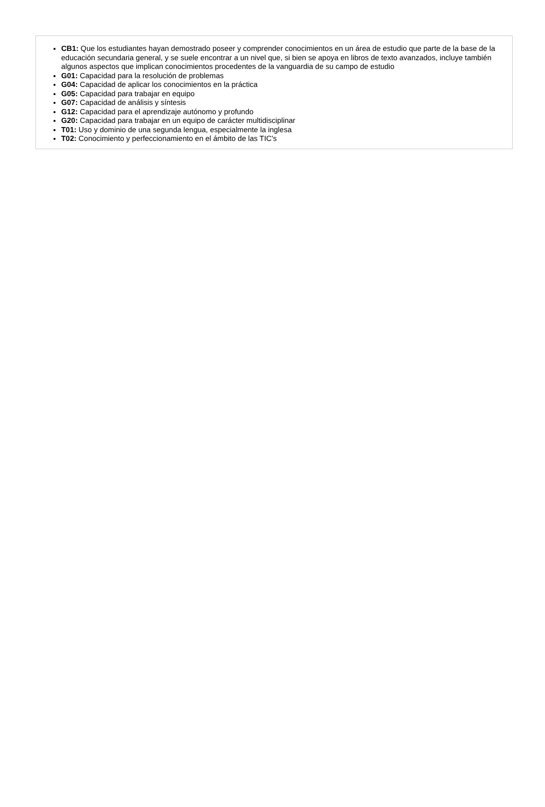CB1: Que los estudiantes hayan demostrado poseer y comprender conocimientos en un área de estudio que parte de la base de la educación secundaria general, y se suele encontrar a un nivel que, si bien se apoya en libros de texto avanzados, incluye también algunos aspectos que implican conocimientos procedentes de la vanguardia de su campo de estudio
G01: Capacidad para la resolución de problemas
G04: Capacidad de aplicar los conocimientos en la práctica
G05: Capacidad para trabajar en equipo
G07: Capacidad de análisis y síntesis
G12: Capacidad para el aprendizaje autónomo y profundo
G20: Capacidad para trabajar en un equipo de carácter multidisciplinar
T01: Uso y dominio de una segunda lengua, especialmente la inglesa
T02: Conocimiento y perfeccionamiento en el ámbito de las TIC's